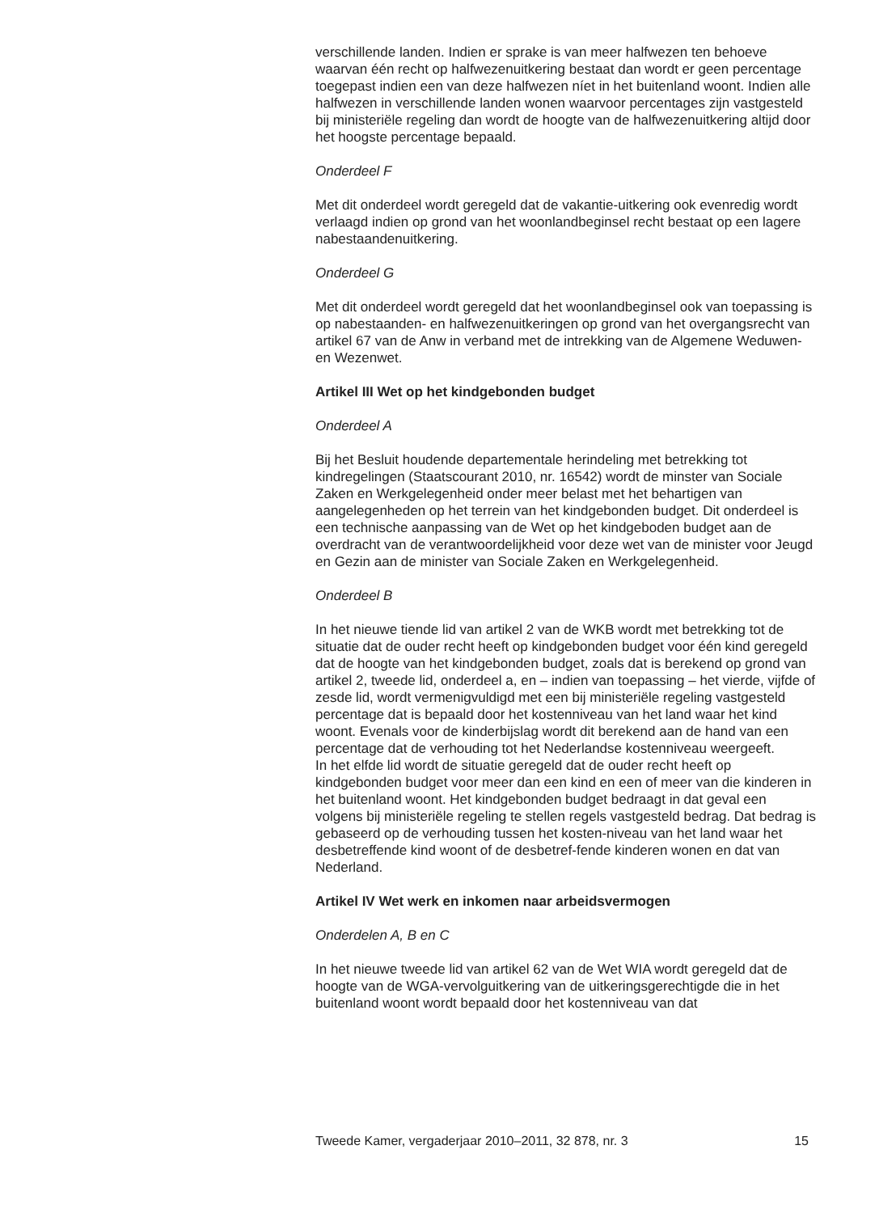verschillende landen. Indien er sprake is van meer halfwezen ten behoeve waarvan één recht op halfwezenuitkering bestaat dan wordt er geen percentage toegepast indien een van deze halfwezen níet in het buitenland woont. Indien alle halfwezen in verschillende landen wonen waarvoor percentages zijn vastgesteld bij ministeriële regeling dan wordt de hoogte van de halfwezenuitkering altijd door het hoogste percentage bepaald.
Onderdeel F
Met dit onderdeel wordt geregeld dat de vakantie-uitkering ook evenredig wordt verlaagd indien op grond van het woonlandbeginsel recht bestaat op een lagere nabestaandenuitkering.
Onderdeel G
Met dit onderdeel wordt geregeld dat het woonlandbeginsel ook van toepassing is op nabestaanden- en halfwezenuitkeringen op grond van het overgangsrecht van artikel 67 van de Anw in verband met de intrekking van de Algemene Weduwen- en Wezenwet.
Artikel III Wet op het kindgebonden budget
Onderdeel A
Bij het Besluit houdende departementale herindeling met betrekking tot kindregelingen (Staatscourant 2010, nr. 16542) wordt de minster van Sociale Zaken en Werkgelegenheid onder meer belast met het behartigen van aangelegenheden op het terrein van het kindgebonden budget. Dit onderdeel is een technische aanpassing van de Wet op het kindgeboden budget aan de overdracht van de verantwoordelijkheid voor deze wet van de minister voor Jeugd en Gezin aan de minister van Sociale Zaken en Werkgelegenheid.
Onderdeel B
In het nieuwe tiende lid van artikel 2 van de WKB wordt met betrekking tot de situatie dat de ouder recht heeft op kindgebonden budget voor één kind geregeld dat de hoogte van het kindgebonden budget, zoals dat is berekend op grond van artikel 2, tweede lid, onderdeel a, en – indien van toepassing – het vierde, vijfde of zesde lid, wordt vermenigvuldigd met een bij ministeriële regeling vastgesteld percentage dat is bepaald door het kostenniveau van het land waar het kind woont. Evenals voor de kinderbijslag wordt dit berekend aan de hand van een percentage dat de verhouding tot het Nederlandse kostenniveau weergeeft.
In het elfde lid wordt de situatie geregeld dat de ouder recht heeft op kindgebonden budget voor meer dan een kind en een of meer van die kinderen in het buitenland woont. Het kindgebonden budget bedraagt in dat geval een volgens bij ministeriële regeling te stellen regels vastgesteld bedrag. Dat bedrag is gebaseerd op de verhouding tussen het kosten-niveau van het land waar het desbetreffende kind woont of de desbetref-fende kinderen wonen en dat van Nederland.
Artikel IV Wet werk en inkomen naar arbeidsvermogen
Onderdelen A, B en C
In het nieuwe tweede lid van artikel 62 van de Wet WIA wordt geregeld dat de hoogte van de WGA-vervolguitkering van de uitkeringsgerechtigde die in het buitenland woont wordt bepaald door het kostenniveau van dat
Tweede Kamer, vergaderjaar 2010–2011, 32 878, nr. 3 15